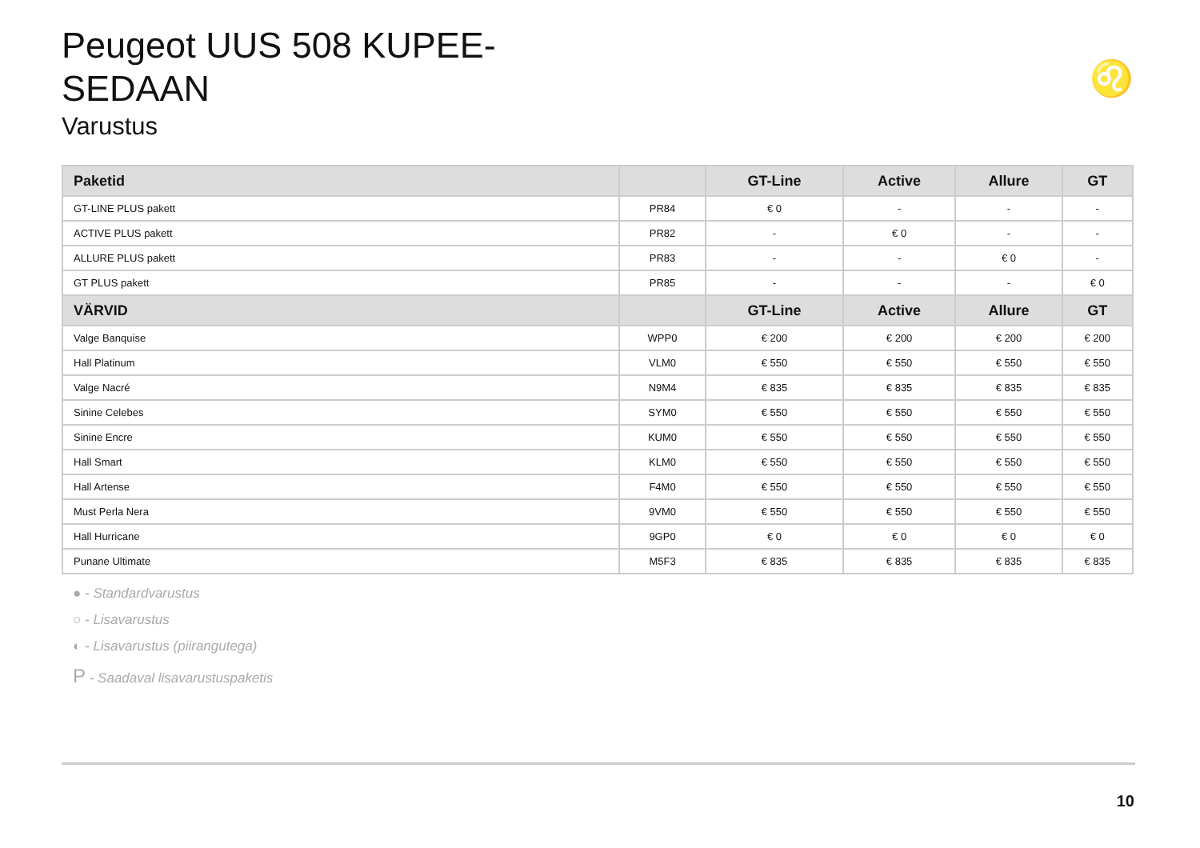Peugeot UUS 508 KUPEE-SEDAAN
Varustus
♌
| Paketid | | GT-Line | Active | Allure | GT |
| --- | --- | --- | --- | --- | --- |
| GT-LINE PLUS pakett | PR84 | € 0 | - | - | - |
| ACTIVE PLUS pakett | PR82 | - | € 0 | - | - |
| ALLURE PLUS pakett | PR83 | - | - | € 0 | - |
| GT PLUS pakett | PR85 | - | - | - | € 0 |
| VÄRVID | | GT-Line | Active | Allure | GT |
| Valge Banquise | WPP0 | € 200 | € 200 | € 200 | € 200 |
| Hall Platinum | VLM0 | € 550 | € 550 | € 550 | € 550 |
| Valge Nacré | N9M4 | € 835 | € 835 | € 835 | € 835 |
| Sinine Celebes | SYM0 | € 550 | € 550 | € 550 | € 550 |
| Sinine Encre | KUM0 | € 550 | € 550 | € 550 | € 550 |
| Hall Smart | KLM0 | € 550 | € 550 | € 550 | € 550 |
| Hall Artense | F4M0 | € 550 | € 550 | € 550 | € 550 |
| Must Perla Nera | 9VM0 | € 550 | € 550 | € 550 | € 550 |
| Hall Hurricane | 9GP0 | € 0 | € 0 | € 0 | € 0 |
| Punane Ultimate | M5F3 | € 835 | € 835 | € 835 | € 835 |
● - Standardvarustus
○ - Lisavarustus
◐ - Lisavarustus (piirangutega)
P - Saadaval lisavarustuspaketis
10